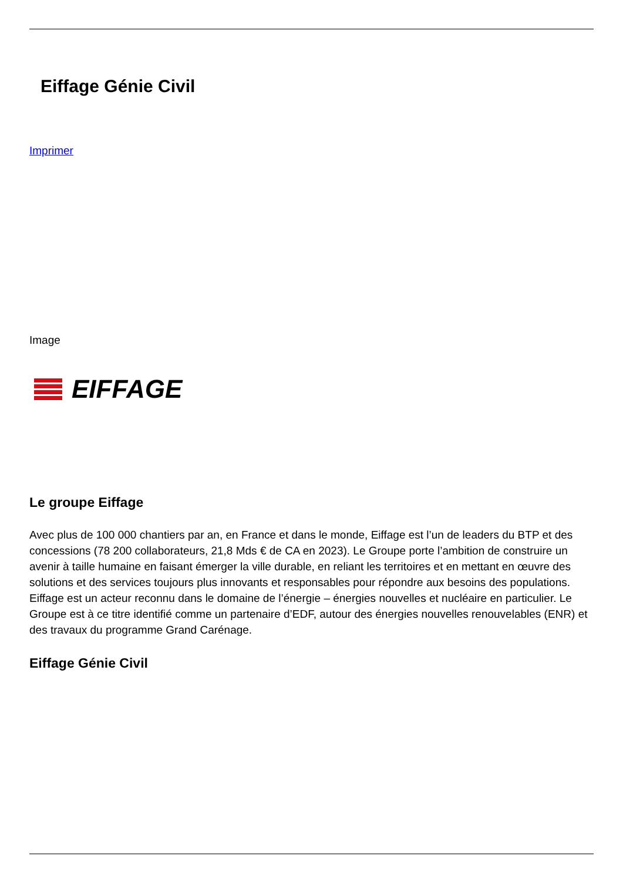Eiffage Génie Civil
Imprimer
Image
EIFFAGE
Le groupe Eiffage
Avec plus de 100 000 chantiers par an, en France et dans le monde, Eiffage est l’un de leaders du BTP et des concessions (78 200 collaborateurs, 21,8 Mds € de CA en 2023). Le Groupe porte l’ambition de construire un avenir à taille humaine en faisant émerger la ville durable, en reliant les territoires et en mettant en œuvre des solutions et des services toujours plus innovants et responsables pour répondre aux besoins des populations.
Eiffage est un acteur reconnu dans le domaine de l’énergie – énergies nouvelles et nucléaire en particulier. Le Groupe est à ce titre identifié comme un partenaire d’EDF, autour des énergies nouvelles renouvelables (ENR) et des travaux du programme Grand Carénage.
Eiffage Génie Civil